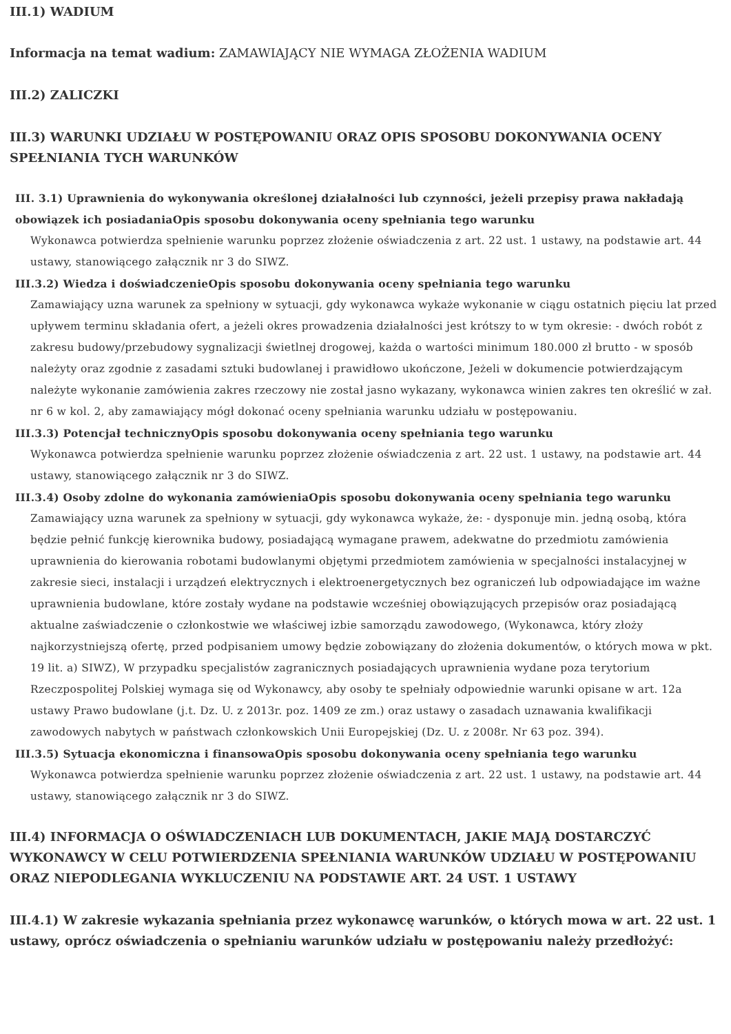III.1) WADIUM
Informacja na temat wadium: ZAMAWIAJĄCY NIE WYMAGA ZŁOŻENIA WADIUM
III.2) ZALICZKI
III.3) WARUNKI UDZIAŁU W POSTĘPOWANIU ORAZ OPIS SPOSOBU DOKONYWANIA OCENY SPEŁNIANIA TYCH WARUNKÓW
III. 3.1) Uprawnienia do wykonywania określonej działalności lub czynności, jeżeli przepisy prawa nakładają obowiązek ich posiadaniaOpis sposobu dokonywania oceny spełniania tego warunku
Wykonawca potwierdza spełnienie warunku poprzez złożenie oświadczenia z art. 22 ust. 1 ustawy, na podstawie art. 44 ustawy, stanowiącego załącznik nr 3 do SIWZ.
III.3.2) Wiedza i doświadczenieOpis sposobu dokonywania oceny spełniania tego warunku
Zamawiający uzna warunek za spełniony w sytuacji, gdy wykonawca wykaże wykonanie w ciągu ostatnich pięciu lat przed upływem terminu składania ofert, a jeżeli okres prowadzenia działalności jest krótszy to w tym okresie: - dwóch robót z zakresu budowy/przebudowy sygnalizacji świetlnej drogowej, każda o wartości minimum 180.000 zł brutto - w sposób należyty oraz zgodnie z zasadami sztuki budowlanej i prawidłowo ukończone, Jeżeli w dokumencie potwierdzającym należyte wykonanie zamówienia zakres rzeczowy nie został jasno wykazany, wykonawca winien zakres ten określić w zał. nr 6 w kol. 2, aby zamawiający mógł dokonać oceny spełniania warunku udziału w postępowaniu.
III.3.3) Potencjał technicznyOpis sposobu dokonywania oceny spełniania tego warunku
Wykonawca potwierdza spełnienie warunku poprzez złożenie oświadczenia z art. 22 ust. 1 ustawy, na podstawie art. 44 ustawy, stanowiącego załącznik nr 3 do SIWZ.
III.3.4) Osoby zdolne do wykonania zamówieniaOpis sposobu dokonywania oceny spełniania tego warunku
Zamawiający uzna warunek za spełniony w sytuacji, gdy wykonawca wykaże, że: - dysponuje min. jedną osobą, która będzie pełnić funkcję kierownika budowy, posiadającą wymagane prawem, adekwatne do przedmiotu zamówienia uprawnienia do kierowania robotami budowlanymi objętymi przedmiotem zamówienia w specjalności instalacyjnej w zakresie sieci, instalacji i urządzeń elektrycznych i elektroenergetycznych bez ograniczeń lub odpowiadające im ważne uprawnienia budowlane, które zostały wydane na podstawie wcześniej obowiązujących przepisów oraz posiadającą aktualne zaświadczenie o członkostwie we właściwej izbie samorządu zawodowego, (Wykonawca, który złoży najkorzystniejszą ofertę, przed podpisaniem umowy będzie zobowiązany do złożenia dokumentów, o których mowa w pkt. 19 lit. a) SIWZ), W przypadku specjalistów zagranicznych posiadających uprawnienia wydane poza terytorium Rzeczpospolitej Polskiej wymaga się od Wykonawcy, aby osoby te spełniały odpowiednie warunki opisane w art. 12a ustawy Prawo budowlane (j.t. Dz. U. z 2013r. poz. 1409 ze zm.) oraz ustawy o zasadach uznawania kwalifikacji zawodowych nabytych w państwach członkowskich Unii Europejskiej (Dz. U. z 2008r. Nr 63 poz. 394).
III.3.5) Sytuacja ekonomiczna i finansowaOpis sposobu dokonywania oceny spełniania tego warunku
Wykonawca potwierdza spełnienie warunku poprzez złożenie oświadczenia z art. 22 ust. 1 ustawy, na podstawie art. 44 ustawy, stanowiącego załącznik nr 3 do SIWZ.
III.4) INFORMACJA O OŚWIADCZENIACH LUB DOKUMENTACH, JAKIE MAJĄ DOSTARCZYĆ WYKONAWCY W CELU POTWIERDZENIA SPEŁNIANIA WARUNKÓW UDZIAŁU W POSTĘPOWANIU ORAZ NIEPODLEGANIA WYKLUCZENIU NA PODSTAWIE ART. 24 UST. 1 USTAWY
III.4.1) W zakresie wykazania spełniania przez wykonawcę warunków, o których mowa w art. 22 ust. 1 ustawy, oprócz oświadczenia o spełnianiu warunków udziału w postępowaniu należy przedłożyć: